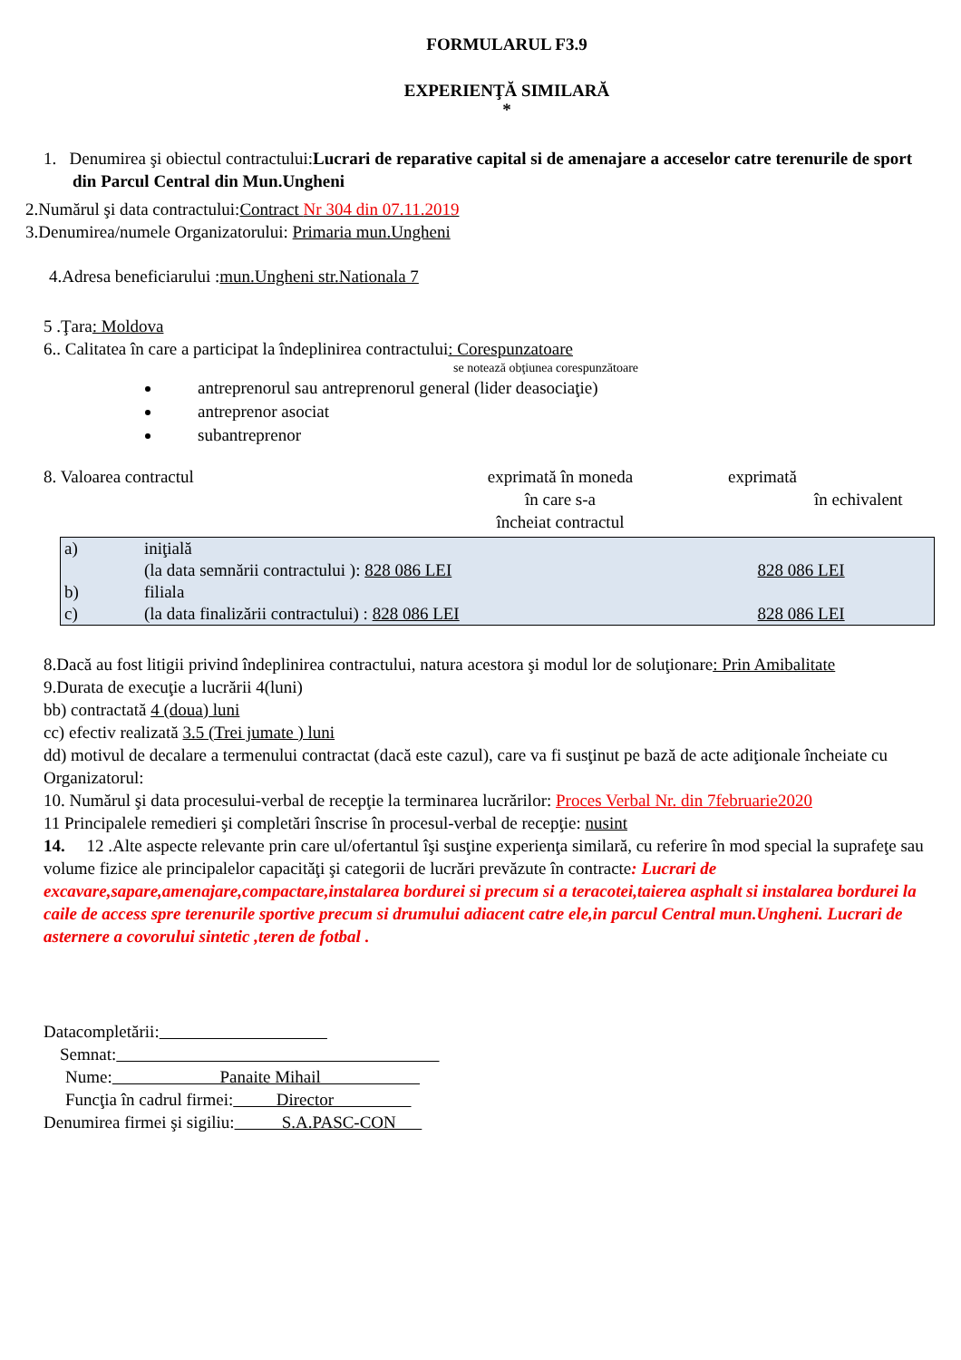FORMULARUL F3.9
EXPERIENŢĂ SIMILARĂ
*
1. Denumirea şi obiectul contractului:Lucrari de reparative capital si de amenajare a acceselor catre terenurile de sport din Parcul Central din Mun.Ungheni
2.Numărul şi data contractului:Contract Nr 304 din 07.11.2019
3.Denumirea/numele Organizatorului: Primaria mun.Ungheni
4.Adresa beneficiarului :mun.Ungheni str.Nationala 7
5 .Ţara: Moldova
6.. Calitatea în care a participat la îndeplinirea contractului: Corespunzatoare
se notează obţiunea corespunzătoare
antreprenorul sau antreprenorul general (lider deasociaţie)
antreprenor asociat
subantreprenor
8. Valoarea contractul exprimată în moneda
în care s-a
încheiat contractul
exprimată
în echivalent
| a) | iniţială | |
| | (la data semnării contractului ): 828 086 LEI | 828 086 LEI |
| b) | filiala | |
| c) | (la data finalizării contractului) : 828 086 LEI | 828 086 LEI |
8.Dacă au fost litigii privind îndeplinirea contractului, natura acestora şi modul lor de soluţionare: Prin Amibalitate
9.Durata de execuţie a lucrării 4(luni)
bb) contractată 4 (doua) luni
cc) efectiv realizată 3.5 (Trei jumate ) luni
dd) motivul de decalare a termenului contractat (dacă este cazul), care va fi susţinut pe bază de acte adiţionale încheiate cu Organizatorul:
10. Numărul şi data procesului-verbal de recepţie la terminarea lucrărilor: Proces Verbal Nr. din 7februarie2020
11 Principalele remedieri şi completări înscrise în procesul-verbal de recepţie: nusint
14. 12 .Alte aspecte relevante prin care ul/ofertantul îşi susţine experienţa similară, cu referire în mod special la suprafeţe sau volume fizice ale principalelor capacităţi şi categorii de lucrări prevăzute în contracte: Lucrari de excavare,sapare,amenajare,compactare,instalarea bordurei si precum si a teracotei,taierea asphalt si instalarea bordurei la caile de access spre terenurile sportive precum si drumului adiacent catre ele,in parcul Central mun.Ungheni. Lucrari de asternere a covorului sintetic ,teren de fotbal .
Datacompletării:
Semnat:
Nume: Panaite Mihail
Funcţia în cadrul firmei: Director
Denumirea firmei şi sigiliu: S.A.PASC-CON